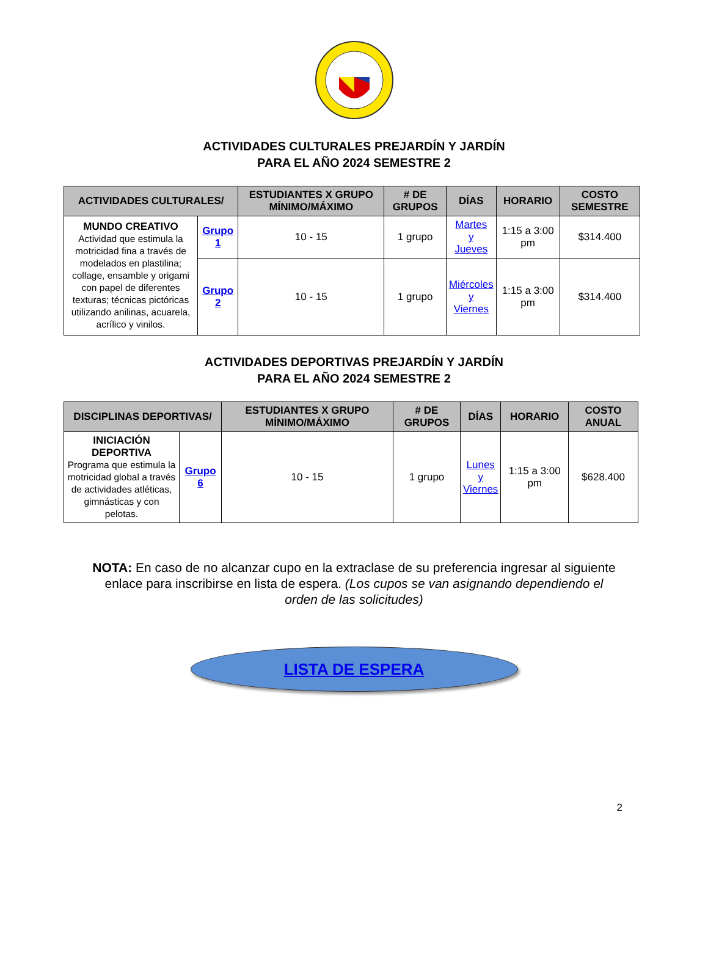ACTIVIDADES CULTURALES PREJARDÍN Y JARDÍN
PARA EL AÑO 2024 SEMESTRE 2
| ACTIVIDADES CULTURALES/ | | ESTUDIANTES X GRUPO MÍNIMO/MÁXIMO | # DE GRUPOS | DÍAS | HORARIO | COSTO SEMESTRE |
| --- | --- | --- | --- | --- | --- | --- |
| MUNDO CREATIVO Actividad que estimula la motricidad fina a través de modelados en plastilina; collage, ensamble y origami con papel de diferentes texturas; técnicas pictóricas utilizando anilinas, acuarela, acrílico y vinilos. | Grupo 1 | 10 - 15 | 1 grupo | Martes y Jueves | 1:15 a 3:00 pm | $314.400 |
| | Grupo 2 | 10 - 15 | 1 grupo | Miércoles y Viernes | 1:15 a 3:00 pm | $314.400 |
ACTIVIDADES DEPORTIVAS PREJARDÍN Y JARDÍN
PARA EL AÑO 2024 SEMESTRE 2
| DISCIPLINAS DEPORTIVAS/ | | ESTUDIANTES X GRUPO MÍNIMO/MÁXIMO | # DE GRUPOS | DÍAS | HORARIO | COSTO ANUAL |
| --- | --- | --- | --- | --- | --- | --- |
| INICIACIÓN DEPORTIVA Programa que estimula la motricidad global a través de actividades atléticas, gimnásticas y con pelotas. | Grupo 6 | 10 - 15 | 1 grupo | Lunes y Viernes | 1:15 a 3:00 pm | $628.400 |
NOTA: En caso de no alcanzar cupo en la extraclase de su preferencia ingresar al siguiente enlace para inscribirse en lista de espera. (Los cupos se van asignando dependiendo el orden de las solicitudes)
LISTA DE ESPERA
2